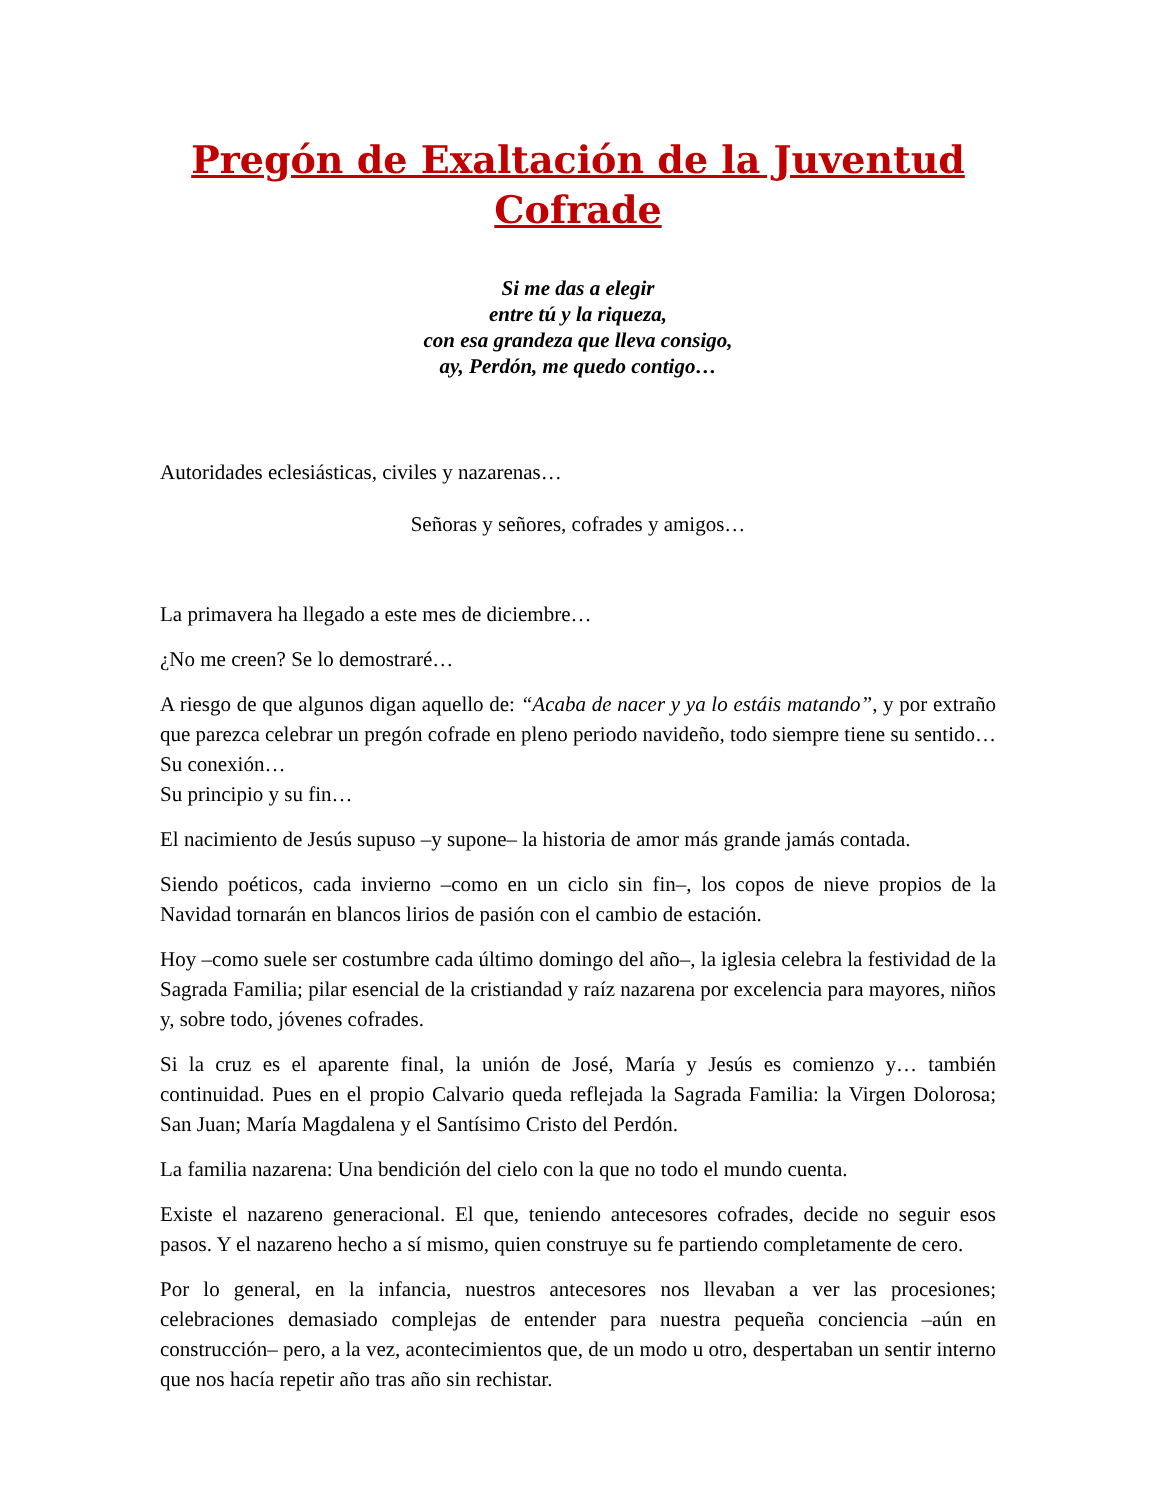Pregón de Exaltación de la Juventud Cofrade
Si me das a elegir
entre tú y la riqueza,
con esa grandeza que lleva consigo,
ay, Perdón, me quedo contigo…
Autoridades eclesiásticas, civiles y nazarenas…
Señoras y señores, cofrades y amigos…
La primavera ha llegado a este mes de diciembre…
¿No me creen? Se lo demostraré…
A riesgo de que algunos digan aquello de: “Acaba de nacer y ya lo estáis matando”, y por extraño que parezca celebrar un pregón cofrade en pleno periodo navideño, todo siempre tiene su sentido… Su conexión…
Su principio y su fin…
El nacimiento de Jesús supuso –y supone– la historia de amor más grande jamás contada.
Siendo poéticos, cada invierno –como en un ciclo sin fin–, los copos de nieve propios de la Navidad tornarán en blancos lirios de pasión con el cambio de estación.
Hoy –como suele ser costumbre cada último domingo del año–, la iglesia celebra la festividad de la Sagrada Familia; pilar esencial de la cristiandad y raíz nazarena por excelencia para mayores, niños y, sobre todo, jóvenes cofrades.
Si la cruz es el aparente final, la unión de José, María y Jesús es comienzo y… también continuidad. Pues en el propio Calvario queda reflejada la Sagrada Familia: la Virgen Dolorosa; San Juan; María Magdalena y el Santísimo Cristo del Perdón.
La familia nazarena: Una bendición del cielo con la que no todo el mundo cuenta.
Existe el nazareno generacional. El que, teniendo antecesores cofrades, decide no seguir esos pasos. Y el nazareno hecho a sí mismo, quien construye su fe partiendo completamente de cero.
Por lo general, en la infancia, nuestros antecesores nos llevaban a ver las procesiones; celebraciones demasiado complejas de entender para nuestra pequeña conciencia –aún en construcción– pero, a la vez, acontecimientos que, de un modo u otro, despertaban un sentir interno que nos hacía repetir año tras año sin rechistar.